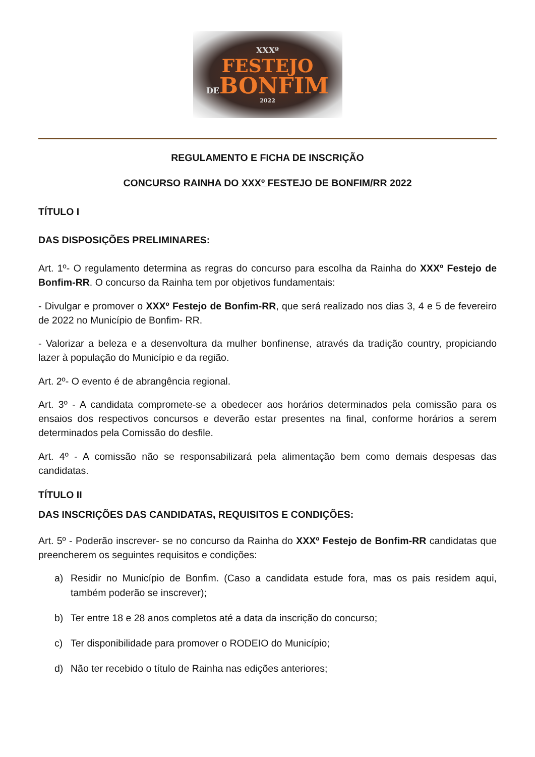XXXº
FESTEJO
DEBONFIM
2022
REGULAMENTO E FICHA DE INSCRIÇÃO
CONCURSO RAINHA DO XXXº FESTEJO DE BONFIM/RR 2022
TÍTULO I
DAS DISPOSIÇÕES PRELIMINARES:
Art. 1º- O regulamento determina as regras do concurso para escolha da Rainha do XXXº Festejo de Bonfim-RR. O concurso da Rainha tem por objetivos fundamentais:
- Divulgar e promover o XXXº Festejo de Bonfim-RR, que será realizado nos dias 3, 4 e 5 de fevereiro de 2022 no Município de Bonfim- RR.
- Valorizar a beleza e a desenvoltura da mulher bonfinense, através da tradição country, propiciando lazer à população do Município e da região.
Art. 2º- O evento é de abrangência regional.
Art. 3º - A candidata compromete-se a obedecer aos horários determinados pela comissão para os ensaios dos respectivos concursos e deverão estar presentes na final, conforme horários a serem determinados pela Comissão do desfile.
Art. 4º - A comissão não se responsabilizará pela alimentação bem como demais despesas das candidatas.
TÍTULO II
DAS INSCRIÇÕES DAS CANDIDATAS, REQUISITOS E CONDIÇÕES:
Art. 5º - Poderão inscrever- se no concurso da Rainha do XXXº Festejo de Bonfim-RR candidatas que preencherem os seguintes requisitos e condições:
a) Residir no Município de Bonfim. (Caso a candidata estude fora, mas os pais residem aqui, também poderão se inscrever);
b) Ter entre 18 e 28 anos completos até a data da inscrição do concurso;
c) Ter disponibilidade para promover o RODEIO do Município;
d) Não ter recebido o título de Rainha nas edições anteriores;